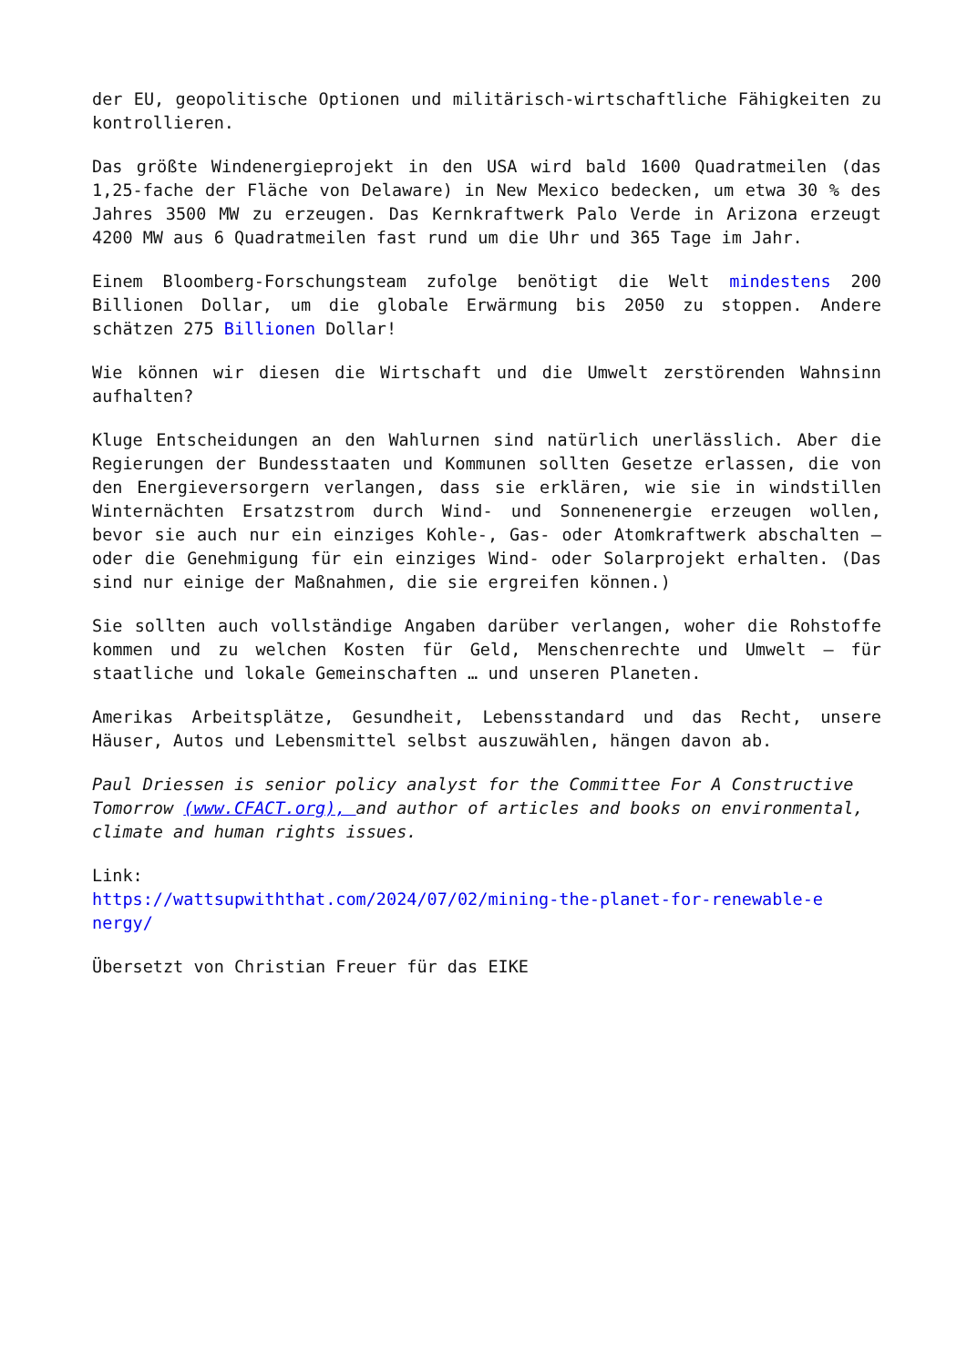der EU, geopolitische Optionen und militärisch-wirtschaftliche Fähigkeiten zu kontrollieren.
Das größte Windenergieprojekt in den USA wird bald 1600 Quadratmeilen (das 1,25-fache der Fläche von Delaware) in New Mexico bedecken, um etwa 30 % des Jahres 3500 MW zu erzeugen. Das Kernkraftwerk Palo Verde in Arizona erzeugt 4200 MW aus 6 Quadratmeilen fast rund um die Uhr und 365 Tage im Jahr.
Einem Bloomberg-Forschungsteam zufolge benötigt die Welt mindestens 200 Billionen Dollar, um die globale Erwärmung bis 2050 zu stoppen. Andere schätzen 275 Billionen Dollar!
Wie können wir diesen die Wirtschaft und die Umwelt zerstörenden Wahnsinn aufhalten?
Kluge Entscheidungen an den Wahlurnen sind natürlich unerlässlich. Aber die Regierungen der Bundesstaaten und Kommunen sollten Gesetze erlassen, die von den Energieversorgern verlangen, dass sie erklären, wie sie in windstillen Winternächten Ersatzstrom durch Wind- und Sonnenenergie erzeugen wollen, bevor sie auch nur ein einziges Kohle-, Gas- oder Atomkraftwerk abschalten – oder die Genehmigung für ein einziges Wind- oder Solarprojekt erhalten. (Das sind nur einige der Maßnahmen, die sie ergreifen können.)
Sie sollten auch vollständige Angaben darüber verlangen, woher die Rohstoffe kommen und zu welchen Kosten für Geld, Menschenrechte und Umwelt – für staatliche und lokale Gemeinschaften … und unseren Planeten.
Amerikas Arbeitsplätze, Gesundheit, Lebensstandard und das Recht, unsere Häuser, Autos und Lebensmittel selbst auszuwählen, hängen davon ab.
Paul Driessen is senior policy analyst for the Committee For A Constructive Tomorrow (www.CFACT.org), and author of articles and books on environmental, climate and human rights issues.
Link:
https://wattsupwiththat.com/2024/07/02/mining-the-planet-for-renewable-e nergy/
Übersetzt von Christian Freuer für das EIKE